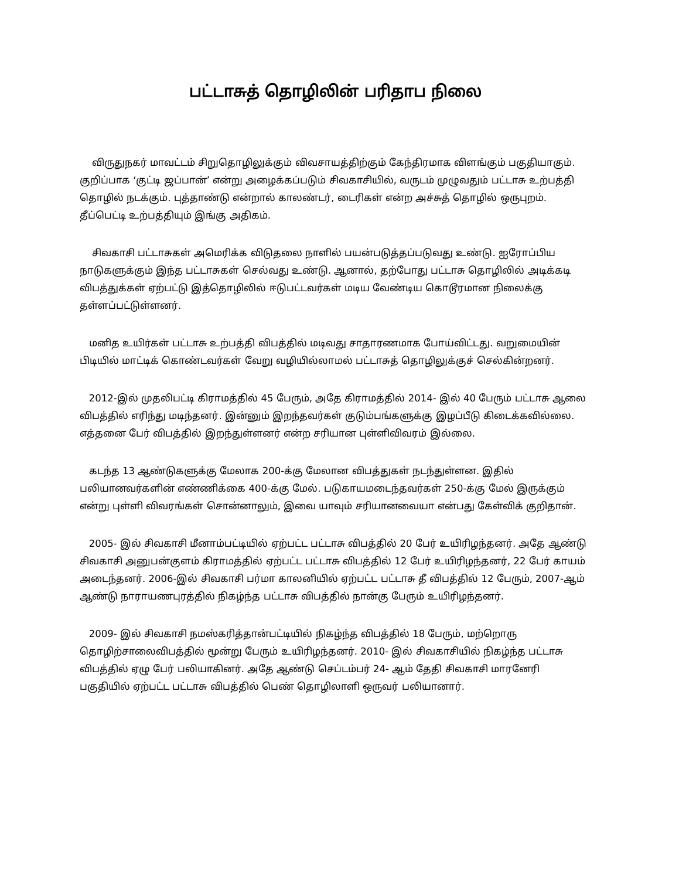பட்டாசுத் தொழிலின் பரிதாப நிலை
விருதுநகர் மாவட்டம் சிறுதொழிலுக்கும் விவசாயத்திற்கும் கேந்திரமாக விளங்கும் பகுதியாகும். குறிப்பாக ‘குட்டி ஜப்பான்’ என்று அழைக்கப்படும் சிவகாசியில், வருடம் முழுவதும் பட்டாசு உற்பத்தி தொழில் நடக்கும். புத்தாண்டு என்றால் காலண்டர், டைரிகள் என்ற அச்சுத் தொழில் ஒருபுறம். தீப்பெட்டி உற்பத்தியும் இங்கு அதிகம்.
சிவகாசி பட்டாசுகள் அமெரிக்க விடுதலை நாளில் பயன்படுத்தப்படுவது உண்டு. ஐரோப்பிய நாடுகளுக்கும் இந்த பட்டாசுகள் செல்வது உண்டு. ஆனால், தற்போது பட்டாசு தொழிலில் அடிக்கடி விபத்துக்கள் ஏற்பட்டு இத்தொழிலில் ஈடுபட்டவர்கள் மடிய வேண்டிய கொடூரமான நிலைக்கு தள்ளப்பட்டுள்ளனர்.
மனித உயிர்கள் பட்டாசு உற்பத்தி விபத்தில் மடிவது சாதாரணமாக போய்விட்டது. வறுமையின் பிடியில் மாட்டிக் கொண்டவர்கள் வேறு வழியில்லாமல் பட்டாசுத் தொழிலுக்குச் செல்கின்றனர்.
2012-இல் முதலிபட்டி கிராமத்தில் 45 பேரும், அதே கிராமத்தில் 2014- இல் 40 பேரும் பட்டாசு ஆலை விபத்தில் எரிந்து மடிந்தனர். இன்னும் இறந்தவர்கள் குடும்பங்களுக்கு இழப்பீடு கிடைக்கவில்லை. எத்தனை பேர் விபத்தில் இறந்துள்ளனர் என்ற சரியான புள்ளிவிவரம் இல்லை.
கடந்த 13 ஆண்டுகளுக்கு மேலாக 200-க்கு மேலான விபத்துகள் நடந்துள்ளன. இதில் பலியானவர்களின் எண்ணிக்கை 400-க்கு மேல். படுகாயமடைந்தவர்கள் 250-க்கு மேல் இருக்கும் என்று புள்ளி விவரங்கள் சொன்னாலும், இவை யாவும் சரியானவையா என்பது கேள்விக் குறிதான்.
2005- இல் சிவகாசி மீனாம்பட்டியில் ஏற்பட்ட பட்டாசு விபத்தில் 20 பேர் உயிரிழந்தனர். அதே ஆண்டு சிவகாசி அனுபன்குளம் கிராமத்தில் ஏற்பட்ட பட்டாசு விபத்தில் 12 பேர் உயிரிழந்தனர், 22 பேர் காயம் அடைந்தனர். 2006-இல் சிவகாசி பர்மா காலனியில் ஏற்பட்ட பட்டாசு தீ விபத்தில் 12 பேரும், 2007-ஆம் ஆண்டு நாராயணபுரத்தில் நிகழ்ந்த பட்டாசு விபத்தில் நான்கு பேரும் உயிரிழந்தனர்.
2009- இல் சிவகாசி நமஸ்கரித்தான்பட்டியில் நிகழ்ந்த விபத்தில் 18 பேரும், மற்றொரு தொழிற்சாலைவிபத்தில் மூன்று பேரும் உயிரிழந்தனர். 2010- இல் சிவகாசியில் நிகழ்ந்த பட்டாசு விபத்தில் ஏழு பேர் பலியாகினர். அதே ஆண்டு செப்டம்பர் 24- ஆம் தேதி சிவகாசி மாரனேரி பகுதியில் ஏற்பட்ட பட்டாசு விபத்தில் பெண் தொழிலாளி ஒருவர் பலியானார்.